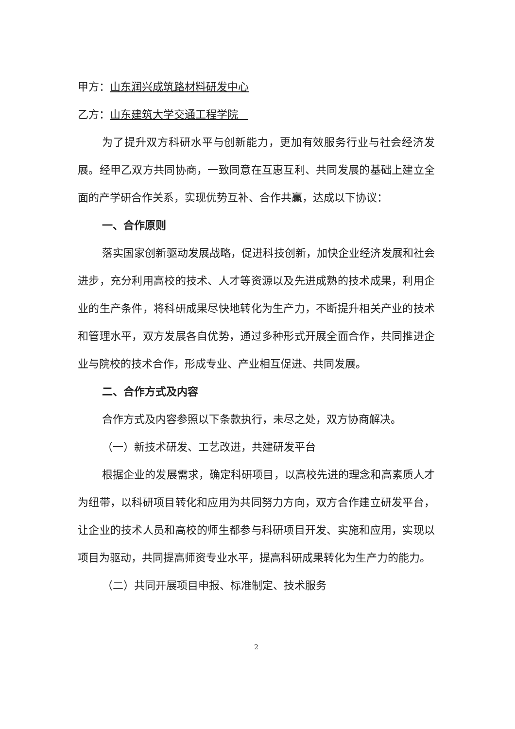甲方：山东润兴成筑路材料研发中心
乙方：山东建筑大学交通工程学院
为了提升双方科研水平与创新能力，更加有效服务行业与社会经济发展。经甲乙双方共同协商，一致同意在互惠互利、共同发展的基础上建立全面的产学研合作关系，实现优势互补、合作共赢，达成以下协议：
一、合作原则
落实国家创新驱动发展战略，促进科技创新，加快企业经济发展和社会进步，充分利用高校的技术、人才等资源以及先进成熟的技术成果，利用企业的生产条件，将科研成果尽快地转化为生产力，不断提升相关产业的技术和管理水平，双方发展各自优势，通过多种形式开展全面合作，共同推进企业与院校的技术合作，形成专业、产业相互促进、共同发展。
二、合作方式及内容
合作方式及内容参照以下条款执行，未尽之处，双方协商解决。
（一）新技术研发、工艺改进，共建研发平台
根据企业的发展需求，确定科研项目，以高校先进的理念和高素质人才为纽带，以科研项目转化和应用为共同努力方向，双方合作建立研发平台，让企业的技术人员和高校的师生都参与科研项目开发、实施和应用，实现以项目为驱动，共同提高师资专业水平，提高科研成果转化为生产力的能力。
（二）共同开展项目申报、标准制定、技术服务
2